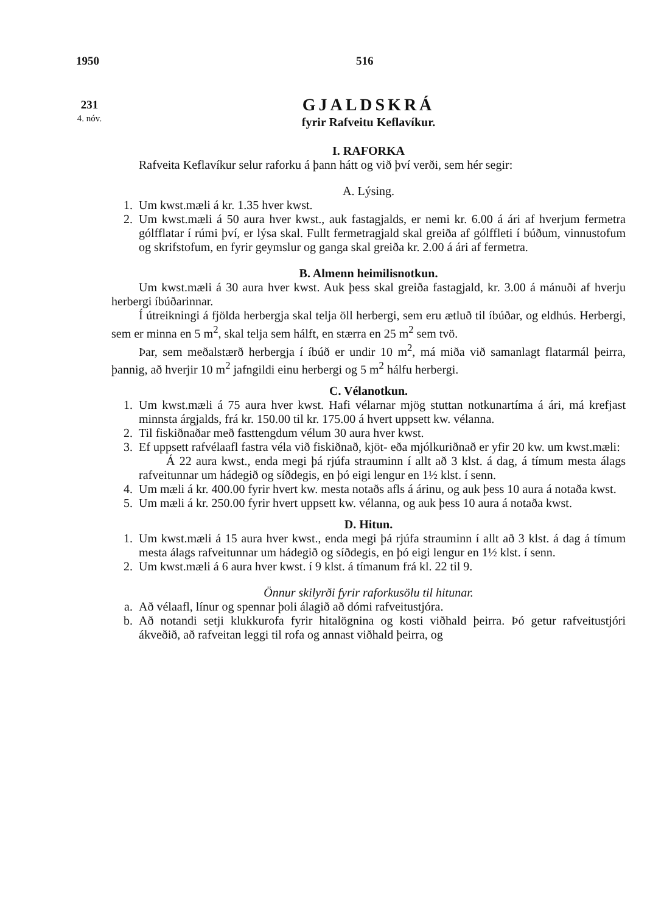1950 516
231
4. nóv.
GJALDSKRÁ
fyrir Rafveitu Keflavíkur.
I. RAFORKA
Rafveita Keflavíkur selur raforku á þann hátt og við því verði, sem hér segir:
A. Lýsing.
1. Um kwst.mæli á kr. 1.35 hver kwst.
2. Um kwst.mæli á 50 aura hver kwst., auk fastagjalds, er nemi kr. 6.00 á ári af hverjum fermetra gólfflatar í rúmi því, er lýsa skal. Fullt fermetragjald skal greiða af gólffleti í búðum, vinnustofum og skrifstofum, en fyrir geymslur og ganga skal greiða kr. 2.00 á ári af fermetra.
B. Almenn heimilisnotkun.
Um kwst.mæli á 30 aura hver kwst. Auk þess skal greiða fastagjald, kr. 3.00 á mánuði af hverju herbergi íbúðarinnar.
Í útreikningi á fjölda herbergja skal telja öll herbergi, sem eru ætluð til íbúðar, og eldhús. Herbergi, sem er minna en 5 m<sup>2</sup>, skal telja sem hálft, en stærra en 25 m<sup>2</sup> sem tvö.
Þar, sem meðalstærð herbergja í íbúð er undir 10 m<sup>2</sup>, má miða við samanlagt flatarmál þeirra, þannig, að hverjir 10 m<sup>2</sup> jafngildi einu herbergi og 5 m<sup>2</sup> hálfu herbergi.
C. Vélanotkun.
1. Um kwst.mæli á 75 aura hver kwst. Hafi vélarnar mjög stuttan notkunartíma á ári, má krefjast minnsta árgjalds, frá kr. 150.00 til kr. 175.00 á hvert uppsett kw. vélanna.
2. Til fiskiðnaðar með fasttengdum vélum 30 aura hver kwst.
3. Ef uppsett rafvélaafl fastra véla við fiskiðnað, kjöt- eða mjólkuriðnað er yfir 20 kw. um kwst.mæli:
Á 22 aura kwst., enda megi þá rjúfa strauminn í allt að 3 klst. á dag, á tímum mesta álags rafveitunnar um hádegið og síðdegis, en þó eigi lengur en 1½ klst. í senn.
4. Um mæli á kr. 400.00 fyrir hvert kw. mesta notaðs afls á árinu, og auk þess 10 aura á notaða kwst.
5. Um mæli á kr. 250.00 fyrir hvert uppsett kw. vélanna, og auk þess 10 aura á notaða kwst.
D. Hitun.
1. Um kwst.mæli á 15 aura hver kwst., enda megi þá rjúfa strauminn í allt að 3 klst. á dag á tímum mesta álags rafveitunnar um hádegið og síðdegis, en þó eigi lengur en 1½ klst. í senn.
2. Um kwst.mæli á 6 aura hver kwst. í 9 klst. á tímanum frá kl. 22 til 9.
Önnur skilyrði fyrir raforkusölu til hitunar.
a. Að vélaafl, línur og spennar þoli álagið að dómi rafveitustjóra.
b. Að notandi setji klukkurofa fyrir hitalögnina og kosti viðhald þeirra. Þó getur rafveitustjóri ákveðið, að rafveitan leggi til rofa og annast viðhald þeirra, og